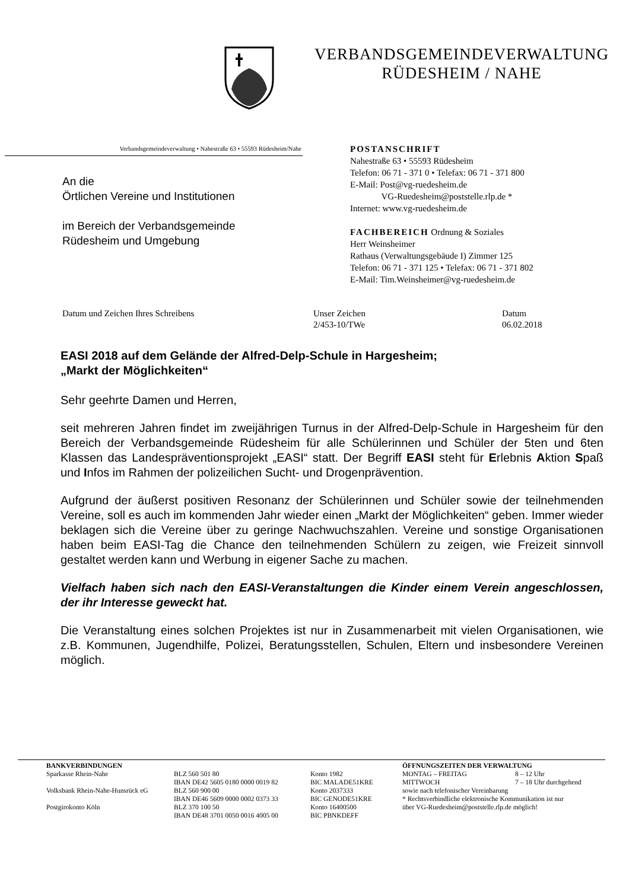VERBANDSGEMEINDEVERWALTUNG
RÜDESHEIM / NAHE
Verbandsgemeindeverwaltung • Nahestraße 63 • 55593 Rüdesheim/Nahe
An die
Örtlichen Vereine und Institutionen
im Bereich der Verbandsgemeinde
Rüdesheim und Umgebung
POSTANSCHRIFT
Nahestraße 63 • 55593 Rüdesheim
Telefon: 06 71 - 371 0 • Telefax: 06 71 - 371 800
E-Mail: Post@vg-ruedesheim.de
VG-Ruedesheim@poststelle.rlp.de *
Internet: www.vg-ruedesheim.de
FACHBEREICH Ordnung & Soziales
Herr Weinsheimer
Rathaus (Verwaltungsgebäude I) Zimmer 125
Telefon: 06 71 - 371 125 • Telefax: 06 71 - 371 802
E-Mail: Tim.Weinsheimer@vg-ruedesheim.de
Datum und Zeichen Ihres Schreibens Unser Zeichen
2/453-10/TWe
Datum
06.02.2018
EASI 2018 auf dem Gelände der Alfred-Delp-Schule in Hargesheim;
„Markt der Möglichkeiten“
Sehr geehrte Damen und Herren,
seit mehreren Jahren findet im zweijährigen Turnus in der Alfred-Delp-Schule in Hargesheim für den Bereich der Verbandsgemeinde Rüdesheim für alle Schülerinnen und Schüler der 5ten und 6ten Klassen das Landespräventionsprojekt „EASI“ statt. Der Begriff EASI steht für Erlebnis Aktion Spaß und Infos im Rahmen der polizeilichen Sucht- und Drogenprävention.
Aufgrund der äußerst positiven Resonanz der Schülerinnen und Schüler sowie der teilnehmenden Vereine, soll es auch im kommenden Jahr wieder einen „Markt der Möglichkeiten“ geben. Immer wieder beklagen sich die Vereine über zu geringe Nachwuchszahlen. Vereine und sonstige Organisationen haben beim EASI-Tag die Chance den teilnehmenden Schülern zu zeigen, wie Freizeit sinnvoll gestaltet werden kann und Werbung in eigener Sache zu machen.
Vielfach haben sich nach den EASI-Veranstaltungen die Kinder einem Verein angeschlossen, der ihr Interesse geweckt hat.
Die Veranstaltung eines solchen Projektes ist nur in Zusammenarbeit mit vielen Organisationen, wie z.B. Kommunen, Jugendhilfe, Polizei, Beratungsstellen, Schulen, Eltern und insbesondere Vereinen möglich.
| BANKVERBINDUNGEN | | | ÖFFNUNGSZEITEN DER VERWALTUNG | |
| --- | --- | --- | --- | --- |
| Sparkasse Rhein-Nahe | BLZ 560 501 80 | Konto 1982 | MONTAG – FREITAG | 8 – 12 Uhr |
| | IBAN DE42 5605 0180 0000 0019 82 | BIC MALADE51KRE | MITTWOCH | 7 – 18 Uhr durchgehend |
| Volksbank Rhein-Nahe-Hunsrück eG | BLZ 560 900 00 | Konto 2037333 | sowie nach telefonischer Vereinbarung | |
| | IBAN DE46 5609 0000 0002 0373 33 | BIC GENODE51KRE | * Rechtsverbindliche elektronische Kommunikation ist nur | |
| Postgirokonto Köln | BLZ 370 100 50 | Konto 16400500 | über VG-Ruedesheim@poststelle.rlp.de möglich! | |
| | IBAN DE48 3701 0050 0016 4005 00 | BIC PBNKDEFF | | |